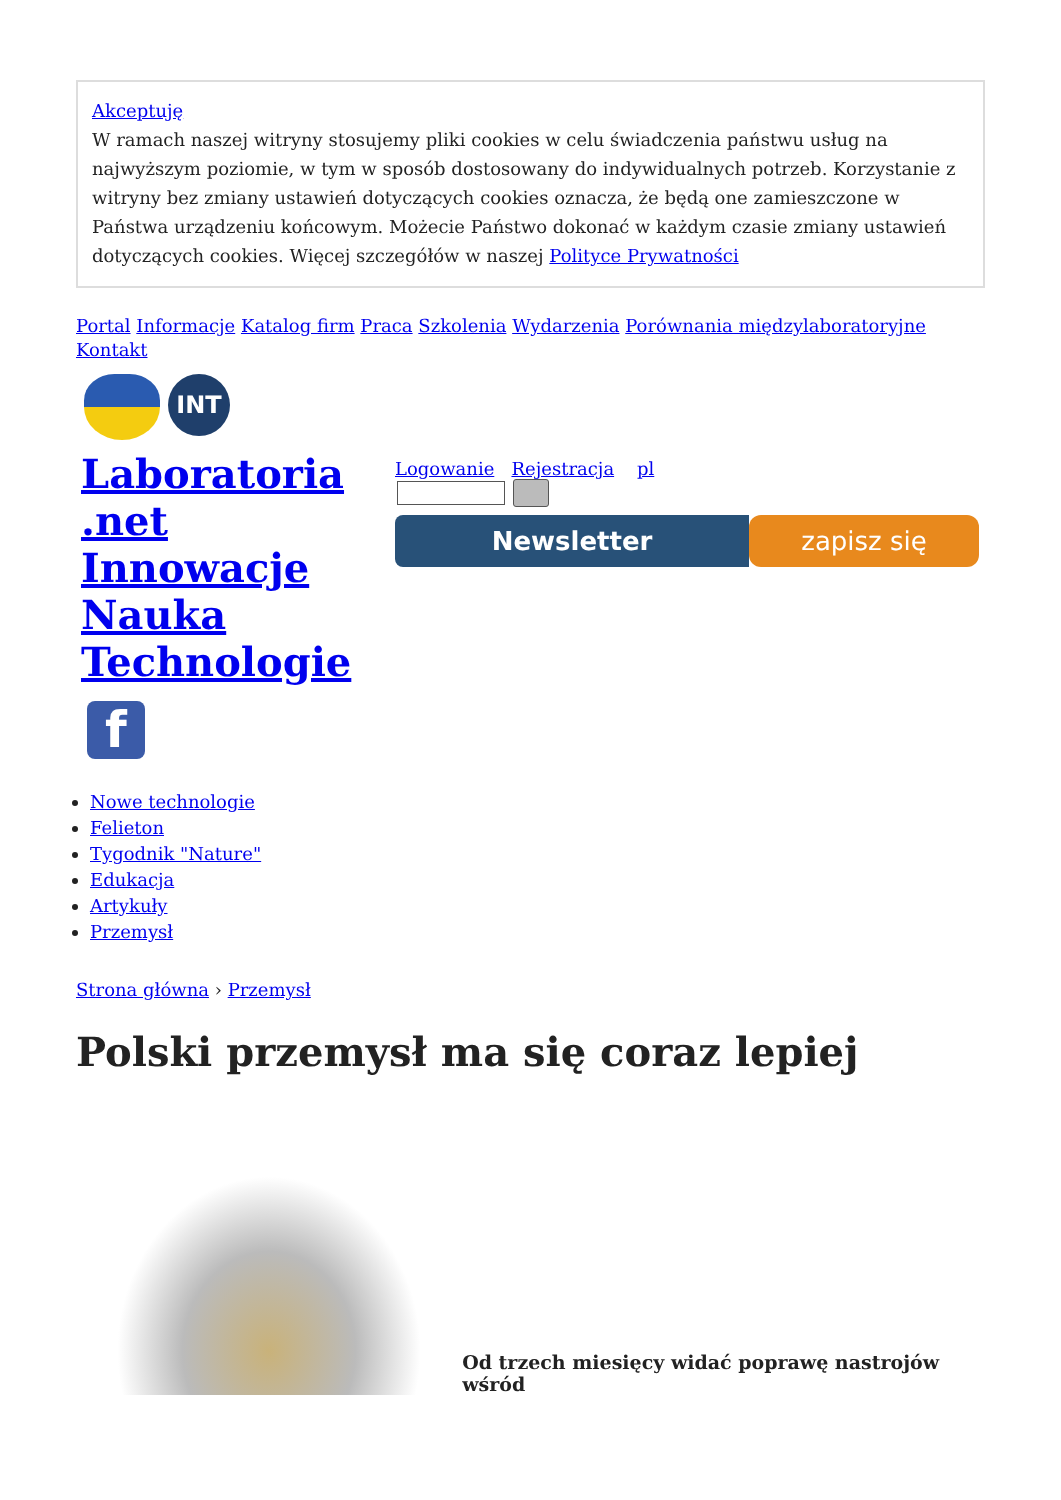Akceptuję
W ramach naszej witryny stosujemy pliki cookies w celu świadczenia państwu usług na najwyższym poziomie, w tym w sposób dostosowany do indywidualnych potrzeb. Korzystanie z witryny bez zmiany ustawień dotyczących cookies oznacza, że będą one zamieszczone w Państwa urządzeniu końcowym. Możecie Państwo dokonać w każdym czasie zmiany ustawień dotyczących cookies. Więcej szczegółów w naszej Polityce Prywatności
Portal Informacje Katalog firm Praca Szkolenia Wydarzenia Porównania międzylaboratoryjne Kontakt
INT
Laboratoria .net Innowacje Nauka Technologie
f
Logowanie Rejestracja pl
Newsletter zapisz się
Nowe technologie
Felieton
Tygodnik "Nature"
Edukacja
Artykuły
Przemysł
Strona główna › Przemysł
Polski przemysł ma się coraz lepiej
Od trzech miesięcy widać poprawę nastrojów wśród